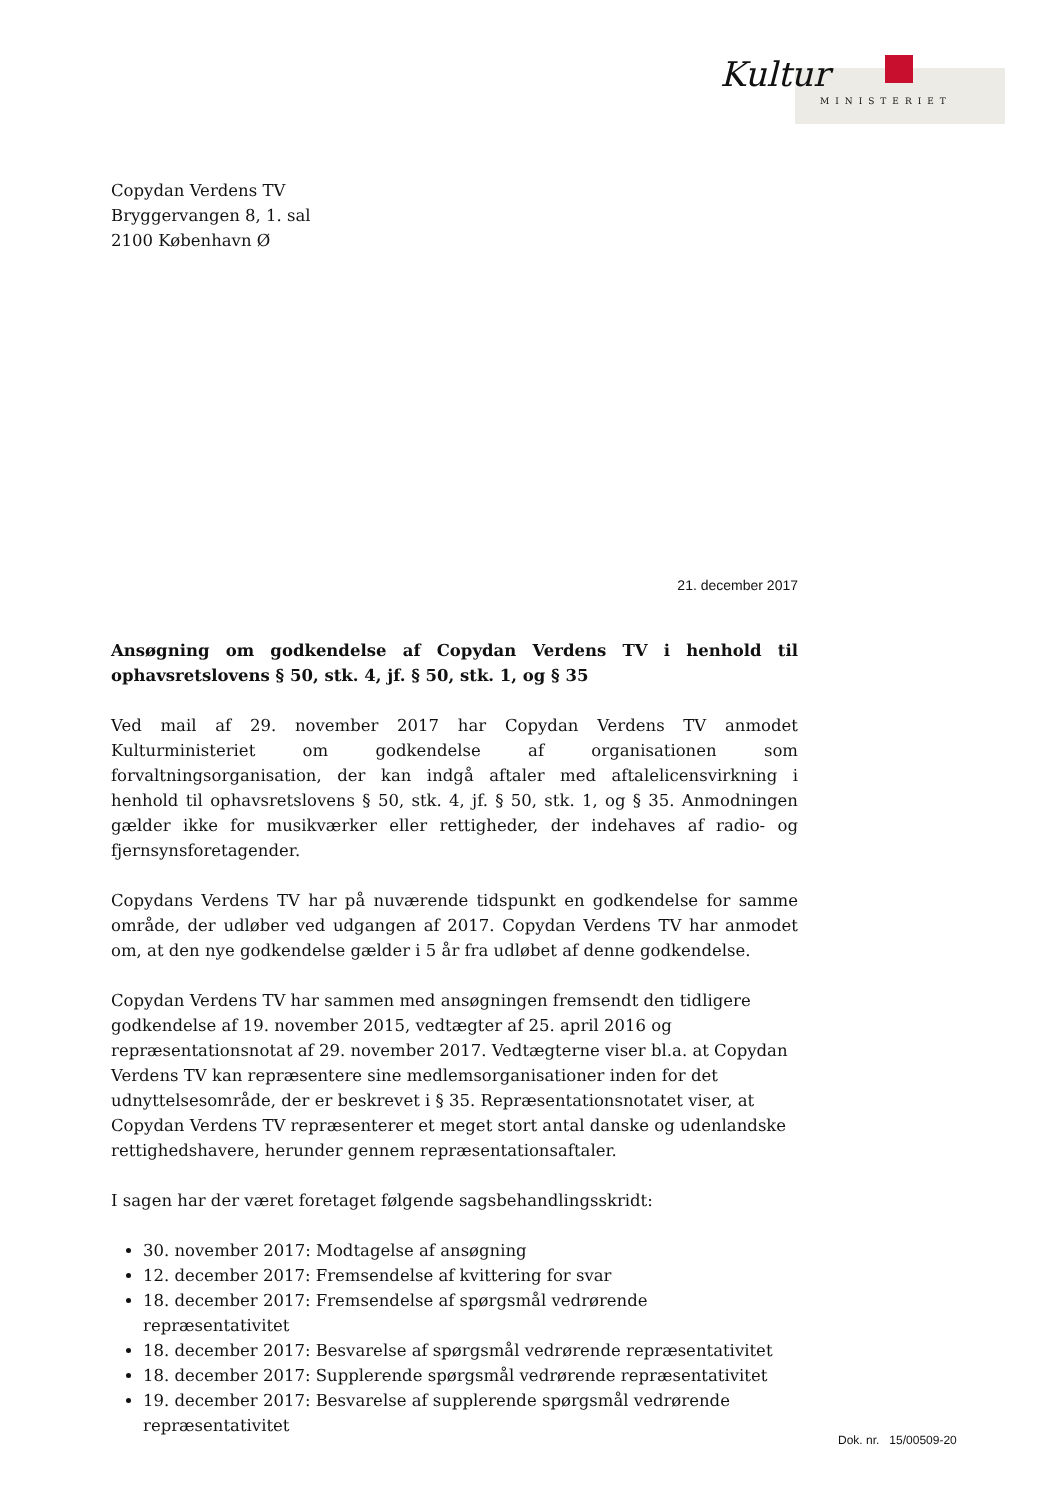Kultur
MINISTERIET
Copydan Verdens TV
Bryggervangen 8, 1. sal
2100 København Ø
21. december 2017
Ansøgning om godkendelse af Copydan Verdens TV i henhold til ophavsretslovens § 50, stk. 4, jf. § 50, stk. 1, og § 35
Ved mail af 29. november 2017 har Copydan Verdens TV anmodet Kulturministeriet om godkendelse af organisationen som forvaltningsorganisation, der kan indgå aftaler med aftalelicensvirkning i henhold til ophavsretslovens § 50, stk. 4, jf. § 50, stk. 1, og § 35. Anmodningen gælder ikke for musikværker eller rettigheder, der indehaves af radio- og fjernsynsforetagender.
Copydans Verdens TV har på nuværende tidspunkt en godkendelse for samme område, der udløber ved udgangen af 2017. Copydan Verdens TV har anmodet om, at den nye godkendelse gælder i 5 år fra udløbet af denne godkendelse.
Copydan Verdens TV har sammen med ansøgningen fremsendt den tidligere godkendelse af 19. november 2015, vedtægter af 25. april 2016 og repræsentationsnotat af 29. november 2017. Vedtægterne viser bl.a. at Copydan Verdens TV kan repræsentere sine medlemsorganisationer inden for det udnyttelsesområde, der er beskrevet i § 35. Repræsentationsnotatet viser, at Copydan Verdens TV repræsenterer et meget stort antal danske og udenlandske rettighedshavere, herunder gennem repræsentationsaftaler.
I sagen har der været foretaget følgende sagsbehandlingsskridt:
30. november 2017: Modtagelse af ansøgning
12. december 2017: Fremsendelse af kvittering for svar
18. december 2017: Fremsendelse af spørgsmål vedrørende repræsentativitet
18. december 2017: Besvarelse af spørgsmål vedrørende repræsentativitet
18. december 2017: Supplerende spørgsmål vedrørende repræsentativitet
19. december 2017: Besvarelse af supplerende spørgsmål vedrørende repræsentativitet
Dok. nr. 15/00509-20